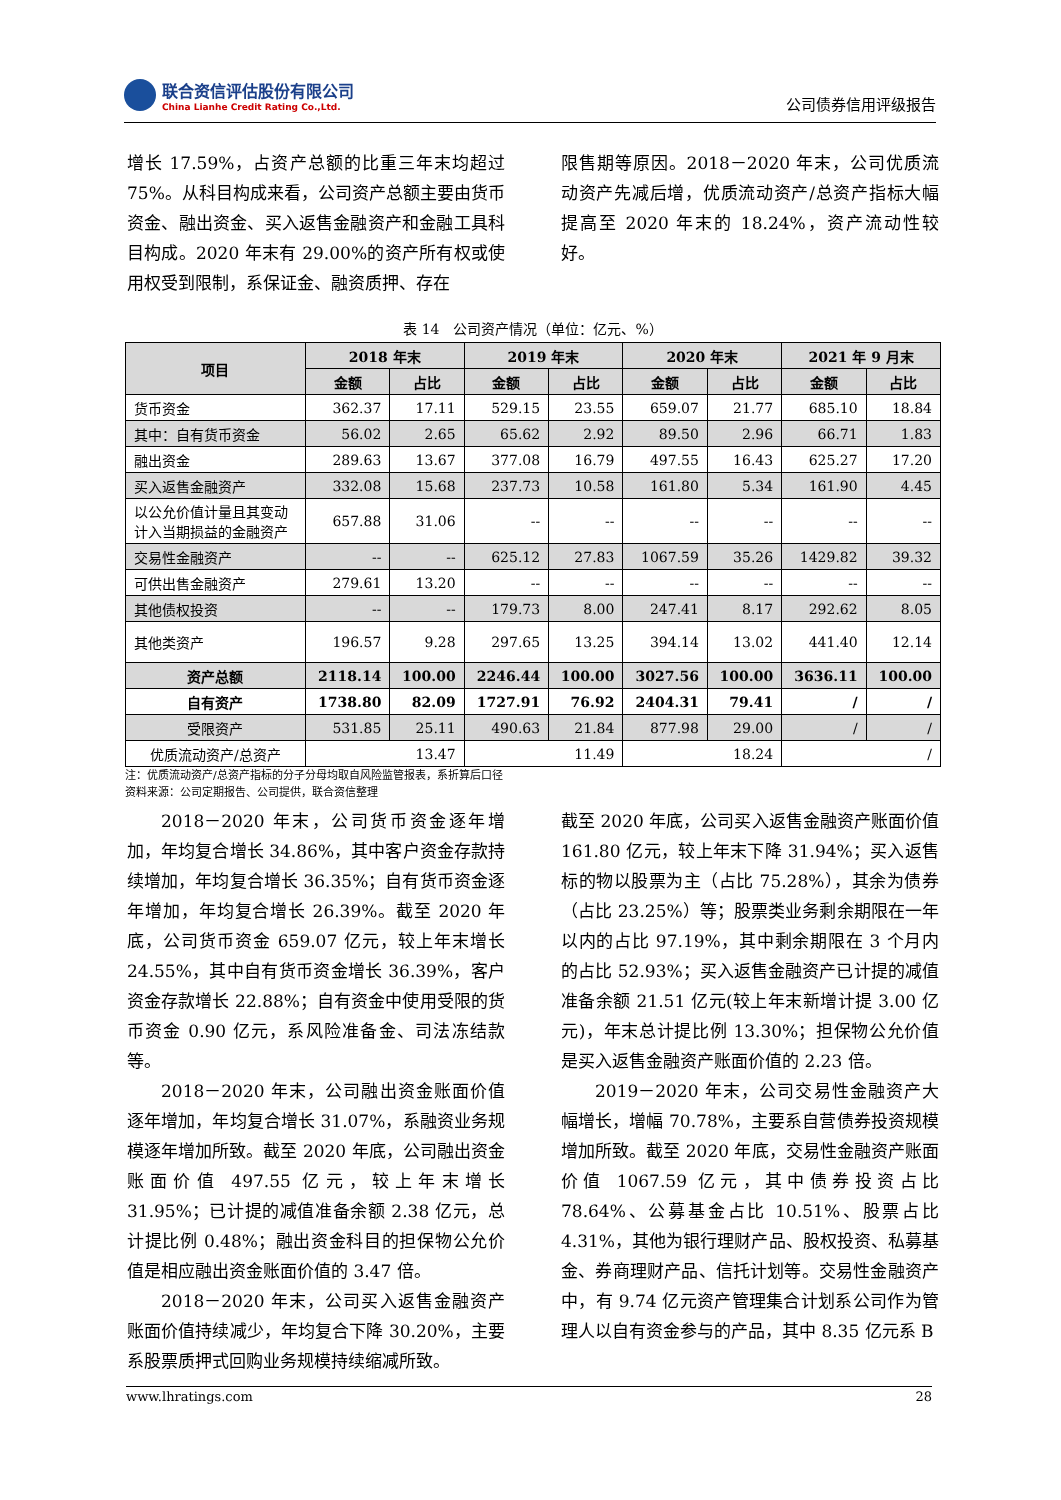联合资信评估股份有限公司
China Lianhe Credit Rating Co.,Ltd.
公司债券信用评级报告
增长 17.59%，占资产总额的比重三年末均超过 75%。从科目构成来看，公司资产总额主要由货币资金、融出资金、买入返售金融资产和金融工具科目构成。2020 年末有 29.00%的资产所有权或使用权受到限制，系保证金、融资质押、存在
限售期等原因。2018－2020 年末，公司优质流动资产先减后增，优质流动资产/总资产指标大幅提高至 2020 年末的 18.24%，资产流动性较好。
表 14　公司资产情况（单位：亿元、%）
| 项目 | 2018 年末 | | 2019 年末 | | 2020 年末 | | 2021 年 9 月末 | |
| --- | --- | --- | --- | --- | --- | --- | --- | --- |
| | 金额 | 占比 | 金额 | 占比 | 金额 | 占比 | 金额 | 占比 |
| 货币资金 | 362.37 | 17.11 | 529.15 | 23.55 | 659.07 | 21.77 | 685.10 | 18.84 |
| 其中：自有货币资金 | 56.02 | 2.65 | 65.62 | 2.92 | 89.50 | 2.96 | 66.71 | 1.83 |
| 融出资金 | 289.63 | 13.67 | 377.08 | 16.79 | 497.55 | 16.43 | 625.27 | 17.20 |
| 买入返售金融资产 | 332.08 | 15.68 | 237.73 | 10.58 | 161.80 | 5.34 | 161.90 | 4.45 |
| 以公允价值计量且其变动 计入当期损益的金融资产 | 657.88 | 31.06 | -- | -- | -- | -- | -- | -- |
| 交易性金融资产 | -- | -- | 625.12 | 27.83 | 1067.59 | 35.26 | 1429.82 | 39.32 |
| 可供出售金融资产 | 279.61 | 13.20 | -- | -- | -- | -- | -- | -- |
| 其他债权投资 | -- | -- | 179.73 | 8.00 | 247.41 | 8.17 | 292.62 | 8.05 |
| 其他类资产 | 196.57 | 9.28 | 297.65 | 13.25 | 394.14 | 13.02 | 441.40 | 12.14 |
| 资产总额 | 2118.14 | 100.00 | 2246.44 | 100.00 | 3027.56 | 100.00 | 3636.11 | 100.00 |
| 自有资产 | 1738.80 | 82.09 | 1727.91 | 76.92 | 2404.31 | 79.41 | / | / |
| 受限资产 | 531.85 | 25.11 | 490.63 | 21.84 | 877.98 | 29.00 | / | / |
| 优质流动资产/总资产 | 13.47 | | 11.49 | | 18.24 | | / | |
注：优质流动资产/总资产指标的分子分母均取自风险监管报表，系折算后口径
资料来源：公司定期报告、公司提供，联合资信整理
2018－2020 年末，公司货币资金逐年增加，年均复合增长 34.86%，其中客户资金存款持续增加，年均复合增长 36.35%；自有货币资金逐年增加，年均复合增长 26.39%。截至 2020 年底，公司货币资金 659.07 亿元，较上年末增长 24.55%，其中自有货币资金增长 36.39%，客户资金存款增长 22.88%；自有资金中使用受限的货币资金 0.90 亿元，系风险准备金、司法冻结款等。
2018－2020 年末，公司融出资金账面价值逐年增加，年均复合增长 31.07%，系融资业务规模逐年增加所致。截至 2020 年底，公司融出资金账面价值 497.55 亿元，较上年末增长 31.95%；已计提的减值准备余额 2.38 亿元，总计提比例 0.48%；融出资金科目的担保物公允价值是相应融出资金账面价值的 3.47 倍。
2018－2020 年末，公司买入返售金融资产账面价值持续减少，年均复合下降 30.20%，主要系股票质押式回购业务规模持续缩减所致。
截至 2020 年底，公司买入返售金融资产账面价值 161.80 亿元，较上年末下降 31.94%；买入返售标的物以股票为主（占比 75.28%），其余为债券（占比 23.25%）等；股票类业务剩余期限在一年以内的占比 97.19%，其中剩余期限在 3 个月内的占比 52.93%；买入返售金融资产已计提的减值准备余额 21.51 亿元(较上年末新增计提 3.00 亿元)，年末总计提比例 13.30%；担保物公允价值是买入返售金融资产账面价值的 2.23 倍。
2019－2020 年末，公司交易性金融资产大幅增长，增幅 70.78%，主要系自营债券投资规模增加所致。截至 2020 年底，交易性金融资产账面价值 1067.59 亿元，其中债券投资占比 78.64%、公募基金占比 10.51%、股票占比 4.31%，其他为银行理财产品、股权投资、私募基金、券商理财产品、信托计划等。交易性金融资产中，有 9.74 亿元资产管理集合计划系公司作为管理人以自有资金参与的产品，其中 8.35 亿元系 B
www.lhratings.com 28